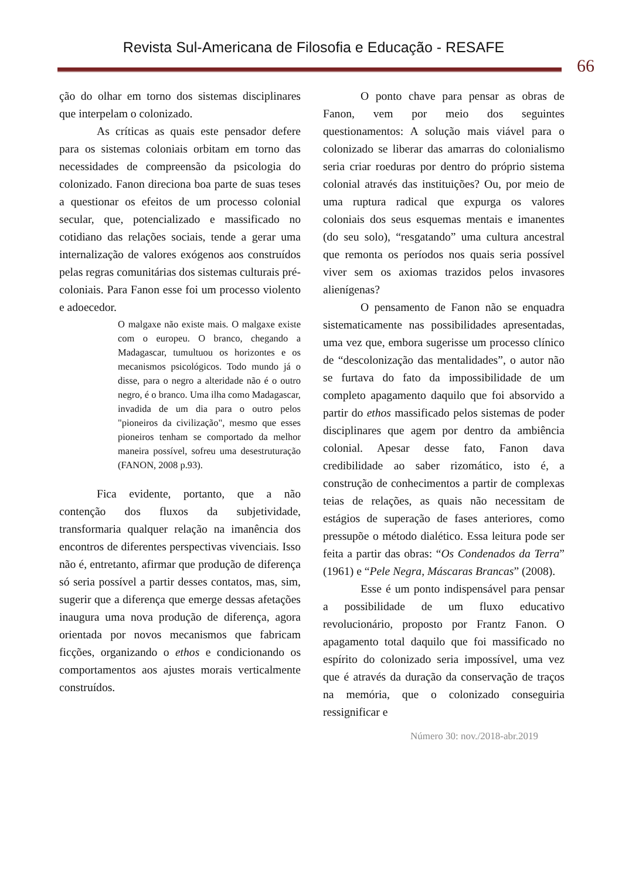Revista Sul-Americana de Filosofia e Educação - RESAFE
66
ção do olhar em torno dos sistemas disciplinares que interpelam o colonizado.
As críticas as quais este pensador defere para os sistemas coloniais orbitam em torno das necessidades de compreensão da psicologia do colonizado. Fanon direciona boa parte de suas teses a questionar os efeitos de um processo colonial secular, que, potencializado e massificado no cotidiano das relações sociais, tende a gerar uma internalização de valores exógenos aos construídos pelas regras comunitárias dos sistemas culturais pré-coloniais. Para Fanon esse foi um processo violento e adoecedor.
O malgaxe não existe mais. O malgaxe existe com o europeu. O branco, chegando a Madagascar, tumultuou os horizontes e os mecanismos psicológicos. Todo mundo já o disse, para o negro a alteridade não é o outro negro, é o branco. Uma ilha como Madagascar, invadida de um dia para o outro pelos "pioneiros da civilização", mesmo que esses pioneiros tenham se comportado da melhor maneira possível, sofreu uma desestruturação (FANON, 2008 p.93).
Fica evidente, portanto, que a não contenção dos fluxos da subjetividade, transformaria qualquer relação na imanência dos encontros de diferentes perspectivas vivenciais. Isso não é, entretanto, afirmar que produção de diferença só seria possível a partir desses contatos, mas, sim, sugerir que a diferença que emerge dessas afetações inaugura uma nova produção de diferença, agora orientada por novos mecanismos que fabricam ficções, organizando o ethos e condicionando os comportamentos aos ajustes morais verticalmente construídos.
O ponto chave para pensar as obras de Fanon, vem por meio dos seguintes questionamentos: A solução mais viável para o colonizado se liberar das amarras do colonialismo seria criar roeduras por dentro do próprio sistema colonial através das instituições? Ou, por meio de uma ruptura radical que expurga os valores coloniais dos seus esquemas mentais e imanentes (do seu solo), “resgatando” uma cultura ancestral que remonta os períodos nos quais seria possível viver sem os axiomas trazidos pelos invasores alienígenas?
O pensamento de Fanon não se enquadra sistematicamente nas possibilidades apresentadas, uma vez que, embora sugerisse um processo clínico de “descolonização das mentalidades”, o autor não se furtava do fato da impossibilidade de um completo apagamento daquilo que foi absorvido a partir do ethos massificado pelos sistemas de poder disciplinares que agem por dentro da ambiência colonial. Apesar desse fato, Fanon dava credibilidade ao saber rizomático, isto é, a construção de conhecimentos a partir de complexas teias de relações, as quais não necessitam de estágios de superação de fases anteriores, como pressupõe o método dialético. Essa leitura pode ser feita a partir das obras: “Os Condenados da Terra” (1961) e “Pele Negra, Máscaras Brancas” (2008).
Esse é um ponto indispensável para pensar a possibilidade de um fluxo educativo revolucionário, proposto por Frantz Fanon. O apagamento total daquilo que foi massificado no espírito do colonizado seria impossível, uma vez que é através da duração da conservação de traços na memória, que o colonizado conseguiria ressignificar e
Número 30: nov./2018-abr.2019